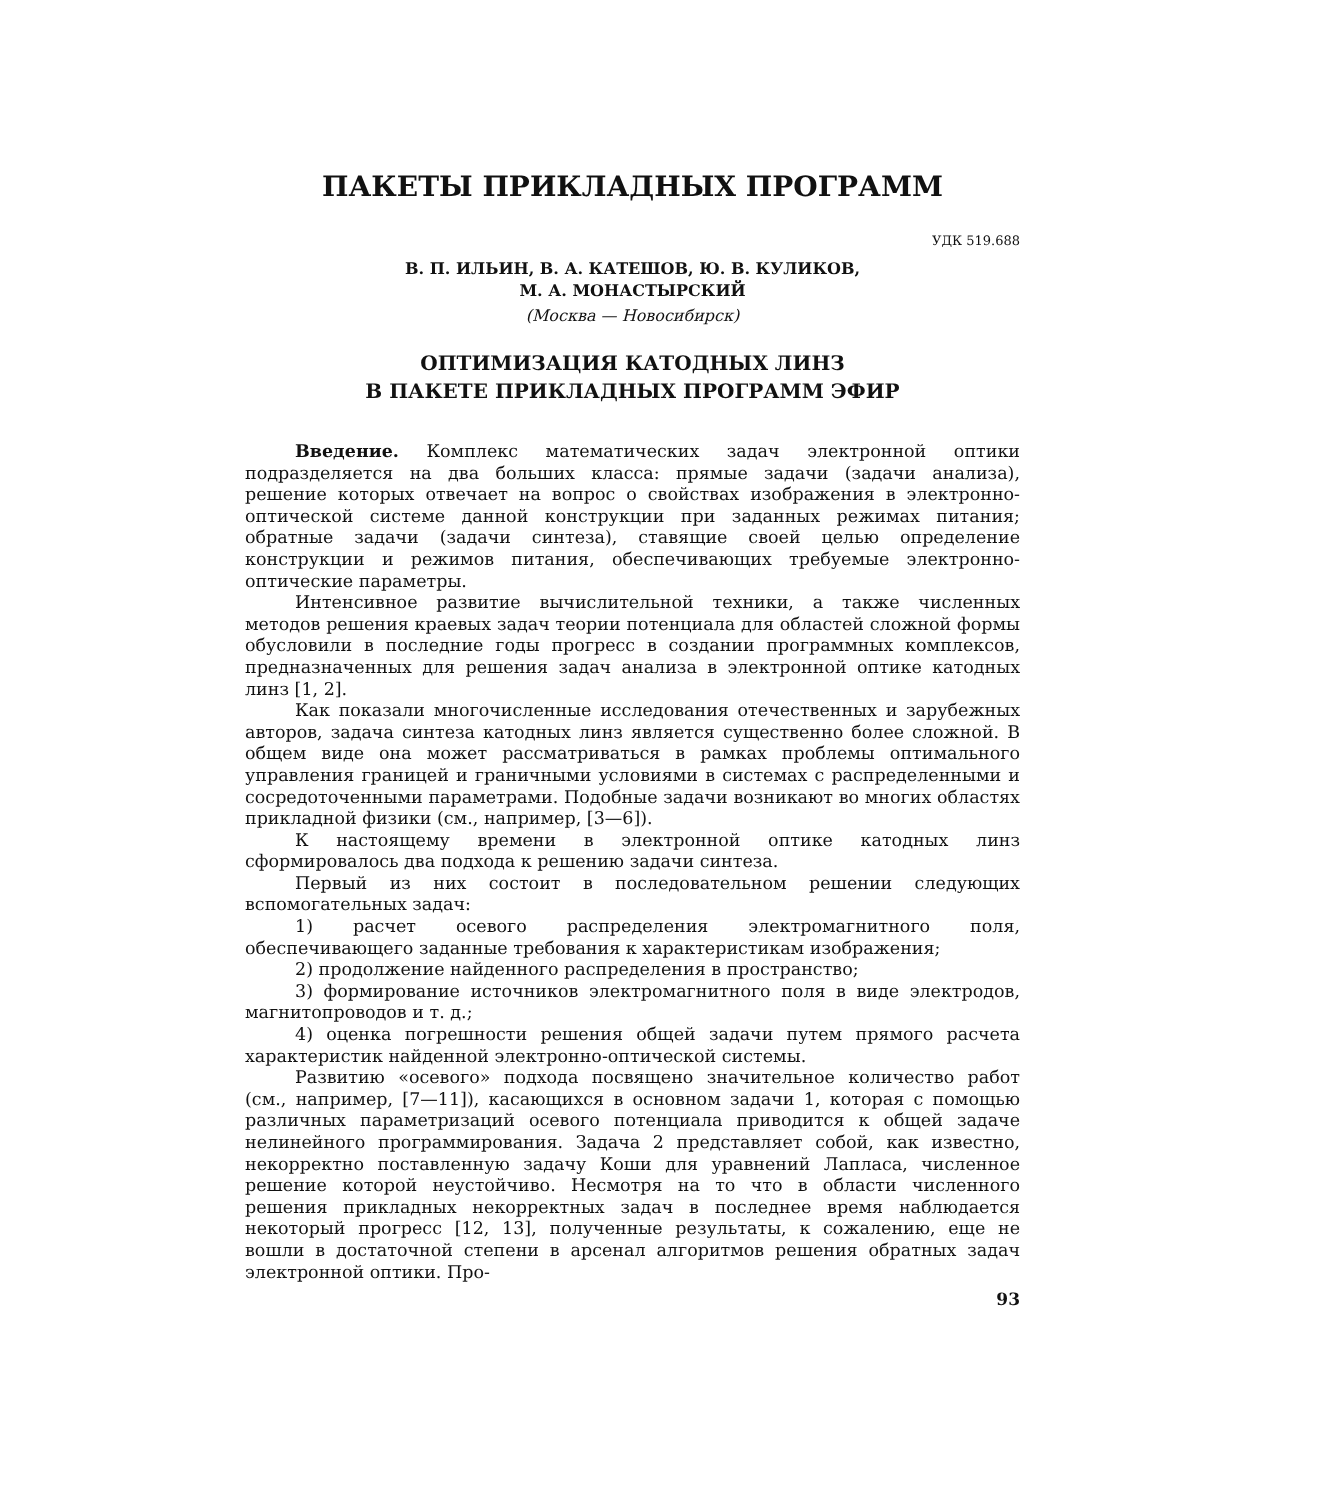ПАКЕТЫ ПРИКЛАДНЫХ ПРОГРАММ
УДК 519.688
В. П. ИЛЬИН, В. А. КАТЕШОВ, Ю. В. КУЛИКОВ,
М. А. МОНАСТЫРСКИЙ
(Москва — Новосибирск)
ОПТИМИЗАЦИЯ КАТОДНЫХ ЛИНЗ
В ПАКЕТЕ ПРИКЛАДНЫХ ПРОГРАММ ЭФИР
Введение. Комплекс математических задач электронной оптики подразделяется на два больших класса: прямые задачи (задачи анализа), решение которых отвечает на вопрос о свойствах изображения в электронно-оптической системе данной конструкции при заданных режимах питания; обратные задачи (задачи синтеза), ставящие своей целью определение конструкции и режимов питания, обеспечивающих требуемые электронно-оптические параметры.
Интенсивное развитие вычислительной техники, а также численных методов решения краевых задач теории потенциала для областей сложной формы обусловили в последние годы прогресс в создании программных комплексов, предназначенных для решения задач анализа в электронной оптике катодных линз [1, 2].
Как показали многочисленные исследования отечественных и зарубежных авторов, задача синтеза катодных линз является существенно более сложной. В общем виде она может рассматриваться в рамках проблемы оптимального управления границей и граничными условиями в системах с распределенными и сосредоточенными параметрами. Подобные задачи возникают во многих областях прикладной физики (см., например, [3—6]).
К настоящему времени в электронной оптике катодных линз сформировалось два подхода к решению задачи синтеза.
Первый из них состоит в последовательном решении следующих вспомогательных задач:
1) расчет осевого распределения электромагнитного поля, обеспечивающего заданные требования к характеристикам изображения;
2) продолжение найденного распределения в пространство;
3) формирование источников электромагнитного поля в виде электродов, магнитопроводов и т. д.;
4) оценка погрешности решения общей задачи путем прямого расчета характеристик найденной электронно-оптической системы.
Развитию «осевого» подхода посвящено значительное количество работ (см., например, [7—11]), касающихся в основном задачи 1, которая с помощью различных параметризаций осевого потенциала приводится к общей задаче нелинейного программирования. Задача 2 представляет собой, как известно, некорректно поставленную задачу Коши для уравнений Лапласа, численное решение которой неустойчиво. Несмотря на то что в области численного решения прикладных некорректных задач в последнее время наблюдается некоторый прогресс [12, 13], полученные результаты, к сожалению, еще не вошли в достаточной степени в арсенал алгоритмов решения обратных задач электронной оптики. Про-
93